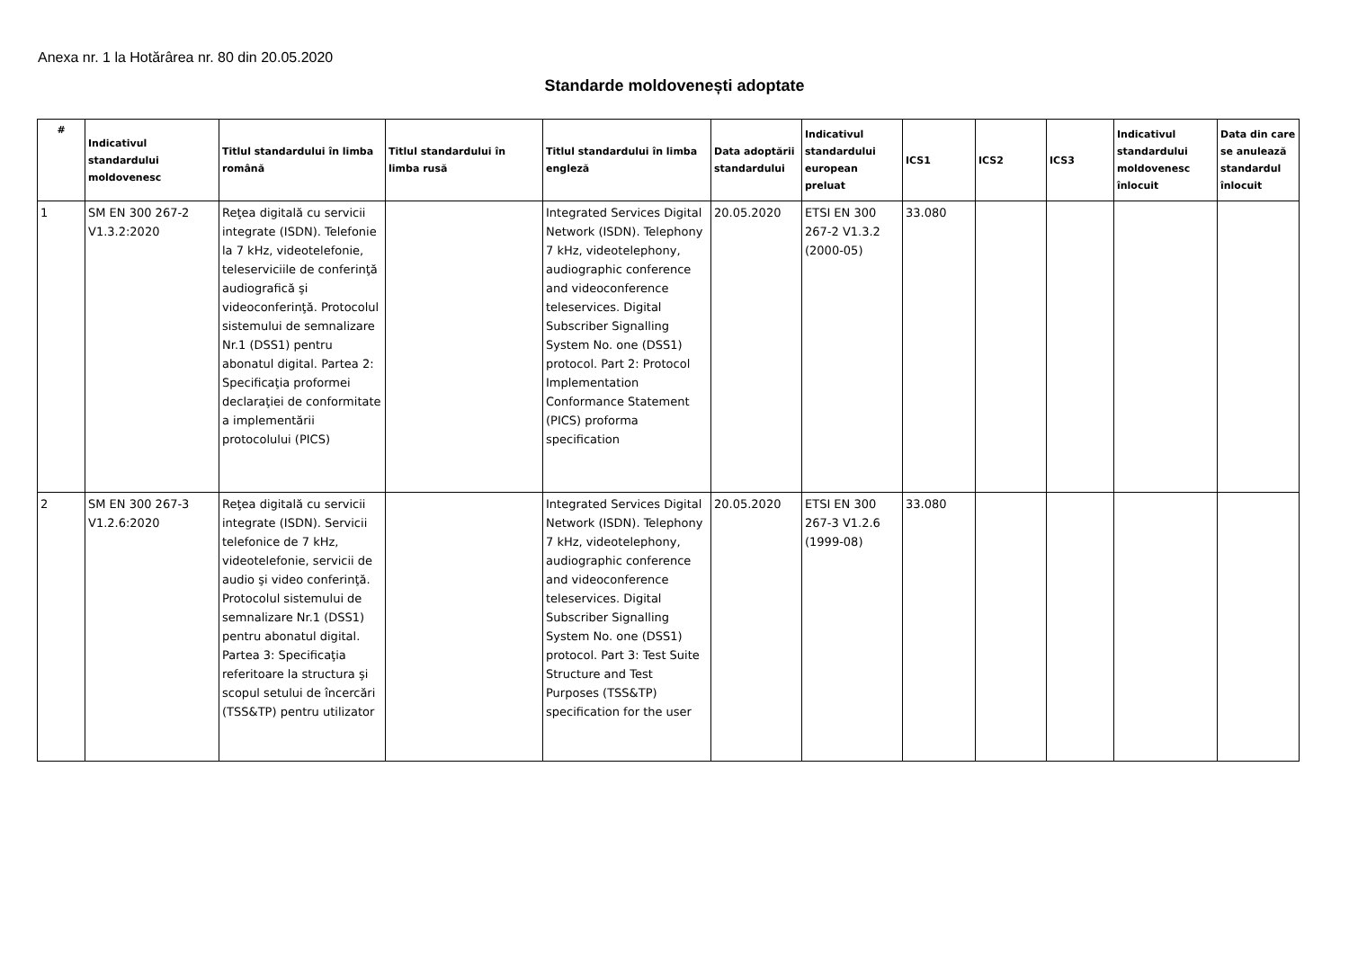Anexa nr. 1 la Hotărârea nr. 80 din 20.05.2020
Standarde moldovenești adoptate
| # | Indicativul standardului moldovenesc | Titlul standardului în limba română | Titlul standardului în limba rusă | Titlul standardului în limba engleză | Data adoptării standardului | Indicativul standardului european preluat | ICS1 | ICS2 | ICS3 | Indicativul standardului moldovenesc înlocuit | Data din care se anulează standardul înlocuit |
| --- | --- | --- | --- | --- | --- | --- | --- | --- | --- | --- | --- |
| 1 | SM EN 300 267-2 V1.3.2:2020 | Reţea digitală cu servicii integrate (ISDN). Telefonie la 7 kHz, videotelefonie, teleserviciile de conferinţă audiografică şi videoconferinţă. Protocolul sistemului de semnalizare Nr.1 (DSS1) pentru abonatul digital. Partea 2: Specificaţia proformei declaraţiei de conformitate a implementării protocolului (PICS) | | Integrated Services Digital Network (ISDN). Telephony 7 kHz, videotelephony, audiographic conference and videoconference teleservices. Digital Subscriber Signalling System No. one (DSS1) protocol. Part 2: Protocol Implementation Conformance Statement (PICS) proforma specification | 20.05.2020 | ETSI EN 300 267-2 V1.3.2 (2000-05) | 33.080 | | | | |
| 2 | SM EN 300 267-3 V1.2.6:2020 | Reţea digitală cu servicii integrate (ISDN). Servicii telefonice de 7 kHz, videotelefonie, servicii de audio şi video conferinţă. Protocolul sistemului de semnalizare Nr.1 (DSS1) pentru abonatul digital. Partea 3: Specificaţia referitoare la structura şi scopul setului de încercări (TSS&TP) pentru utilizator | | Integrated Services Digital Network (ISDN). Telephony 7 kHz, videotelephony, audiographic conference and videoconference teleservices. Digital Subscriber Signalling System No. one (DSS1) protocol. Part 3: Test Suite Structure and Test Purposes (TSS&TP) specification for the user | 20.05.2020 | ETSI EN 300 267-3 V1.2.6 (1999-08) | 33.080 | | | | |